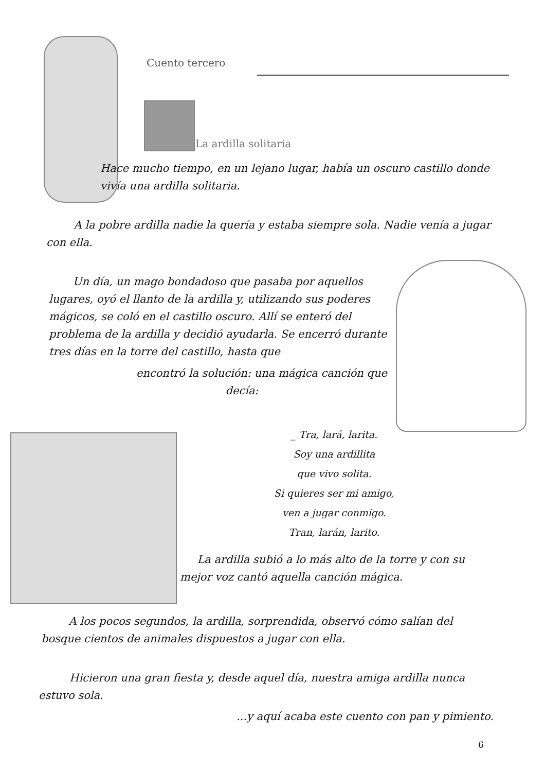Cuento tercero
La ardilla solitaria
Hace mucho tiempo, en un lejano lugar, había un oscuro castillo donde vivía una ardilla solitaria.
A la pobre ardilla nadie la quería y estaba siempre sola. Nadie venía a jugar con ella.
Un día, un mago bondadoso que pasaba por aquellos lugares, oyó el llanto de la ardilla y, utilizando sus poderes mágicos, se coló en el castillo oscuro. Allí se enteró del problema de la ardilla y decidió ayudarla. Se encerró durante tres días en la torre del castillo, hasta que
encontró la solución: una mágica canción que
decía:
_ Tra, lará, larita.
Soy una ardillita
que vivo solita.
Si quieres ser mi amigo,
ven a jugar conmigo.
Tran, larán, larito.
La ardilla subió a lo más alto de la torre y con su mejor voz cantó aquella canción mágica.
A los pocos segundos, la ardilla, sorprendida, observó cómo salían del bosque cientos de animales dispuestos a jugar con ella.
Hicieron una gran fiesta y, desde aquel día, nuestra amiga ardilla nunca estuvo sola.
...y aquí acaba este cuento con pan y pimiento.
6